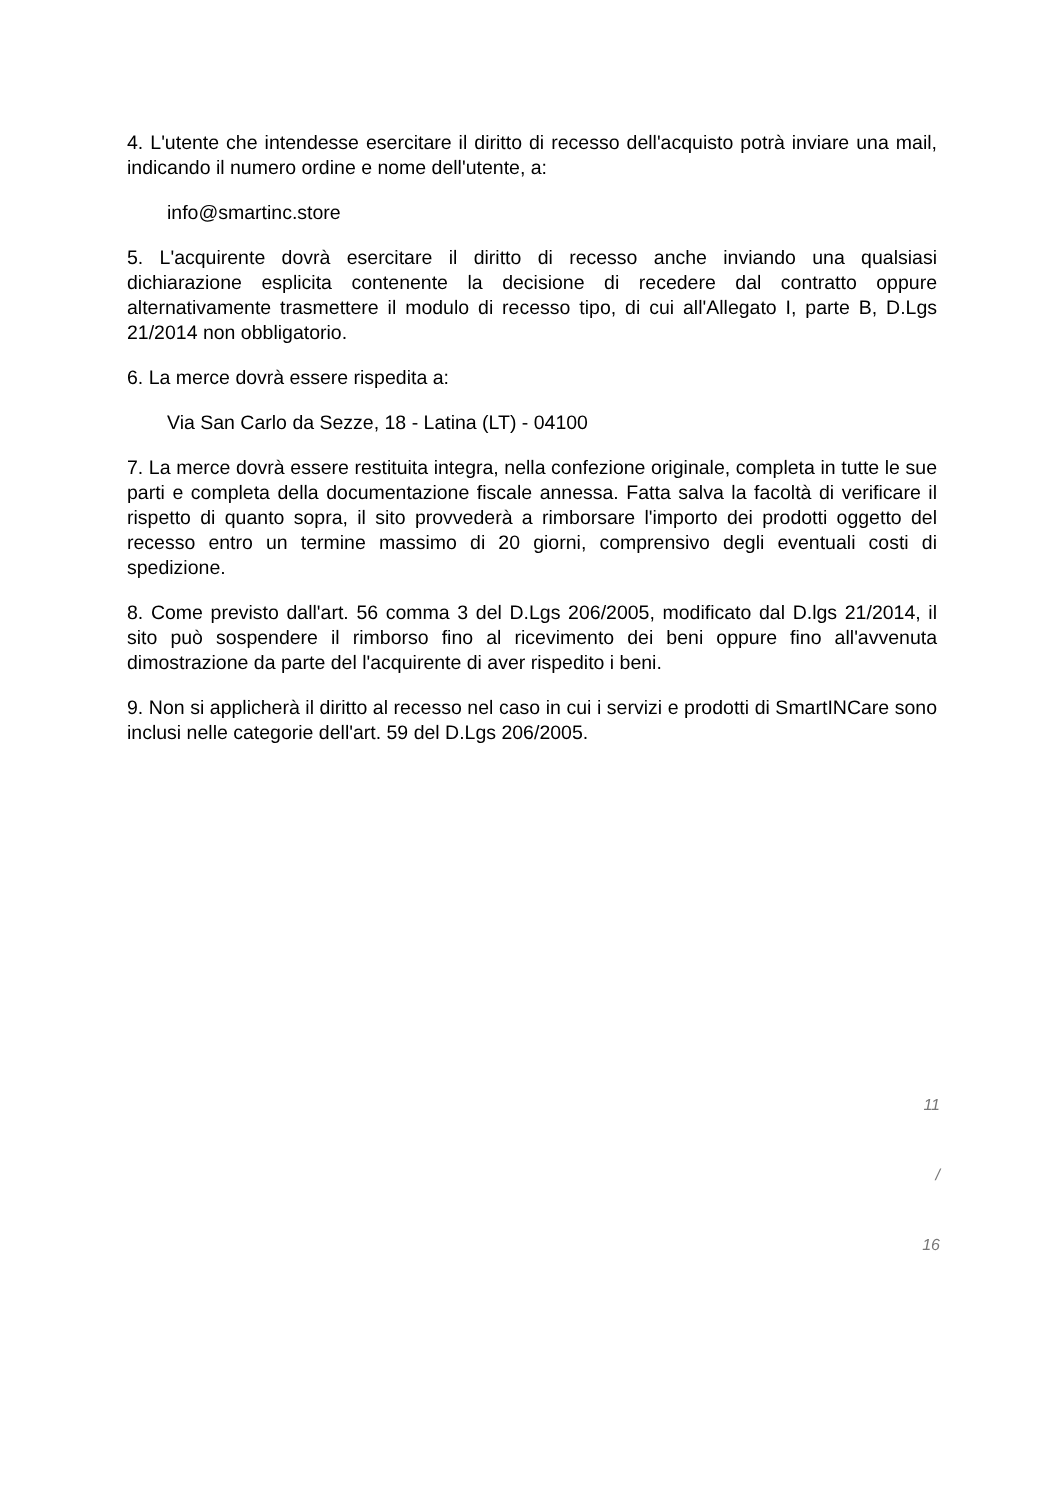4. L'utente che intendesse esercitare il diritto di recesso dell'acquisto potrà inviare una mail, indicando il numero ordine e nome dell'utente, a:
info@smartinc.store
5. L'acquirente dovrà esercitare il diritto di recesso anche inviando una qualsiasi dichiarazione esplicita contenente la decisione di recedere dal contratto oppure alternativamente trasmettere il modulo di recesso tipo, di cui all'Allegato I, parte B, D.Lgs 21/2014 non obbligatorio.
6. La merce dovrà essere rispedita a:
Via San Carlo da Sezze, 18 - Latina (LT) - 04100
7. La merce dovrà essere restituita integra, nella confezione originale, completa in tutte le sue parti e completa della documentazione fiscale annessa. Fatta salva la facoltà di verificare il rispetto di quanto sopra, il sito provvederà a rimborsare l'importo dei prodotti oggetto del recesso entro un termine massimo di 20 giorni, comprensivo degli eventuali costi di spedizione.
8. Come previsto dall'art. 56 comma 3 del D.Lgs 206/2005, modificato dal D.lgs 21/2014, il sito può sospendere il rimborso fino al ricevimento dei beni oppure fino all'avvenuta dimostrazione da parte del l'acquirente di aver rispedito i beni.
9. Non si applicherà il diritto al recesso nel caso in cui i servizi e prodotti di SmartINCare sono inclusi nelle categorie dell'art. 59 del D.Lgs 206/2005.
11
/
16